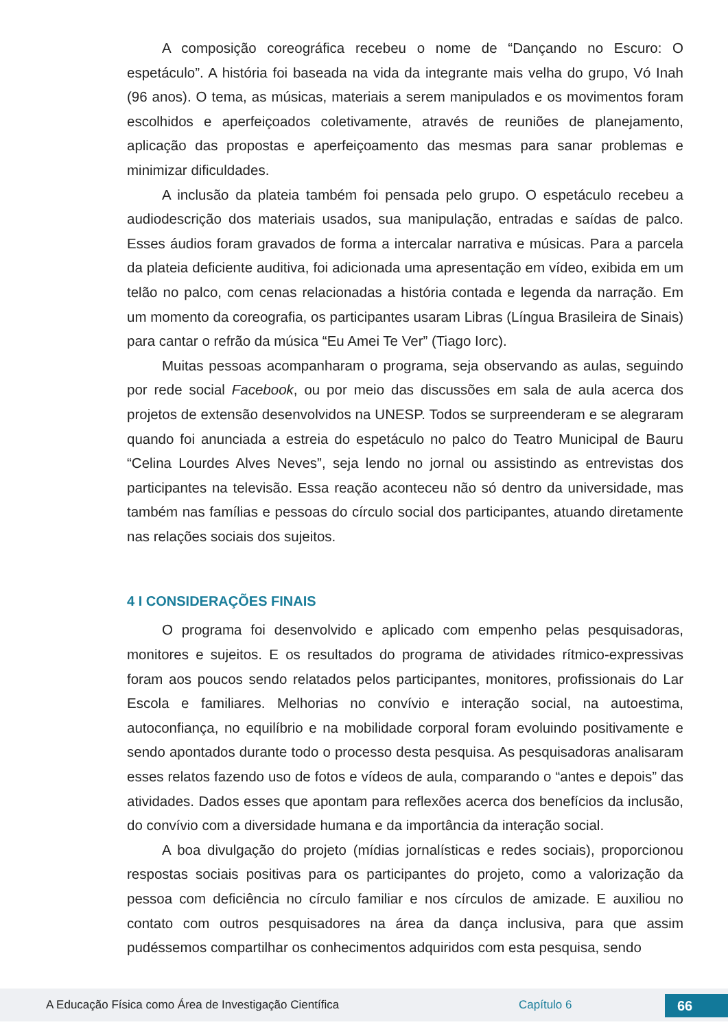A composição coreográfica recebeu o nome de “Dançando no Escuro: O espetáculo”. A história foi baseada na vida da integrante mais velha do grupo, Vó Inah (96 anos). O tema, as músicas, materiais a serem manipulados e os movimentos foram escolhidos e aperfeiçoados coletivamente, através de reuniões de planejamento, aplicação das propostas e aperfeiçoamento das mesmas para sanar problemas e minimizar dificuldades.
A inclusão da plateia também foi pensada pelo grupo. O espetáculo recebeu a audiodescrição dos materiais usados, sua manipulação, entradas e saídas de palco. Esses áudios foram gravados de forma a intercalar narrativa e músicas. Para a parcela da plateia deficiente auditiva, foi adicionada uma apresentação em vídeo, exibida em um telão no palco, com cenas relacionadas a história contada e legenda da narração. Em um momento da coreografia, os participantes usaram Libras (Língua Brasileira de Sinais) para cantar o refrão da música “Eu Amei Te Ver” (Tiago Iorc).
Muitas pessoas acompanharam o programa, seja observando as aulas, seguindo por rede social Facebook, ou por meio das discussões em sala de aula acerca dos projetos de extensão desenvolvidos na UNESP. Todos se surpreenderam e se alegraram quando foi anunciada a estreia do espetáculo no palco do Teatro Municipal de Bauru “Celina Lourdes Alves Neves”, seja lendo no jornal ou assistindo as entrevistas dos participantes na televisão. Essa reação aconteceu não só dentro da universidade, mas também nas famílias e pessoas do círculo social dos participantes, atuando diretamente nas relações sociais dos sujeitos.
4 I CONSIDERAÇÕES FINAIS
O programa foi desenvolvido e aplicado com empenho pelas pesquisadoras, monitores e sujeitos. E os resultados do programa de atividades rítmico-expressivas foram aos poucos sendo relatados pelos participantes, monitores, profissionais do Lar Escola e familiares. Melhorias no convívio e interação social, na autoestima, autoconfiança, no equilíbrio e na mobilidade corporal foram evoluindo positivamente e sendo apontados durante todo o processo desta pesquisa. As pesquisadoras analisaram esses relatos fazendo uso de fotos e vídeos de aula, comparando o “antes e depois” das atividades. Dados esses que apontam para reflexões acerca dos benefícios da inclusão, do convívio com a diversidade humana e da importância da interação social.
A boa divulgação do projeto (mídias jornalísticas e redes sociais), proporcionou respostas sociais positivas para os participantes do projeto, como a valorização da pessoa com deficiência no círculo familiar e nos círculos de amizade. E auxiliou no contato com outros pesquisadores na área da dança inclusiva, para que assim pudéssemos compartilhar os conhecimentos adquiridos com esta pesquisa, sendo
A Educação Física como Área de Investigação Científica Capítulo 6 66